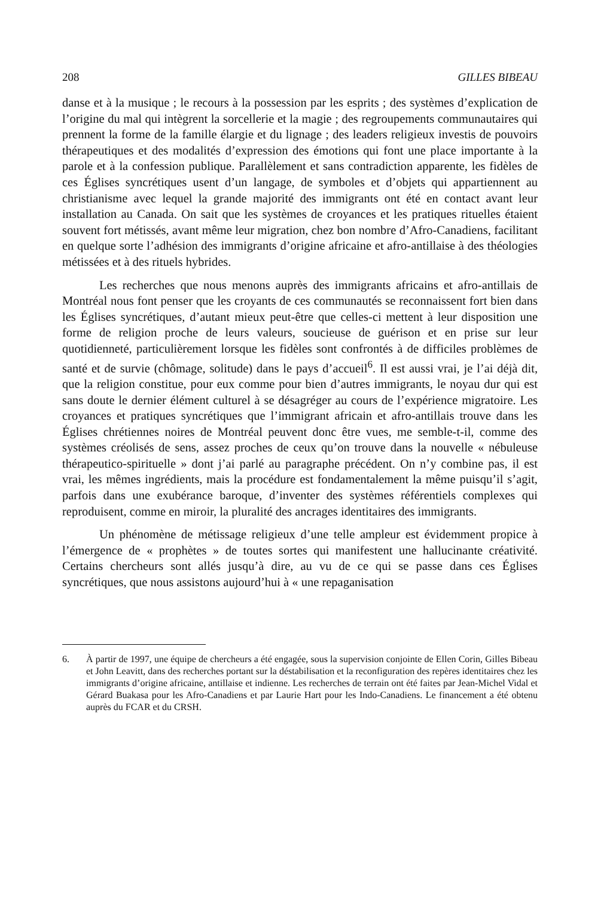208 GILLES BIBEAU
danse et à la musique ; le recours à la possession par les esprits ; des systèmes d’explication de l’origine du mal qui intègrent la sorcellerie et la magie ; des regroupements communautaires qui prennent la forme de la famille élargie et du lignage ; des leaders religieux investis de pouvoirs thérapeutiques et des modalités d’expression des émotions qui font une place importante à la parole et à la confession publique. Parallèlement et sans contradiction apparente, les fidèles de ces Églises syncrétiques usent d’un langage, de symboles et d’objets qui appartiennent au christianisme avec lequel la grande majorité des immigrants ont été en contact avant leur installation au Canada. On sait que les systèmes de croyances et les pratiques rituelles étaient souvent fort métissés, avant même leur migration, chez bon nombre d’Afro-Canadiens, facilitant en quelque sorte l’adhésion des immigrants d’origine africaine et afro-antillaise à des théologies métissées et à des rituels hybrides.
Les recherches que nous menons auprès des immigrants africains et afro-antillais de Montréal nous font penser que les croyants de ces communautés se reconnaissent fort bien dans les Églises syncrétiques, d’autant mieux peut-être que celles-ci mettent à leur disposition une forme de religion proche de leurs valeurs, soucieuse de guérison et en prise sur leur quotidienneté, particulièrement lorsque les fidèles sont confrontés à de difficiles problèmes de santé et de survie (chômage, solitude) dans le pays d’accueil<sup>6</sup>. Il est aussi vrai, je l’ai déjà dit, que la religion constitue, pour eux comme pour bien d’autres immigrants, le noyau dur qui est sans doute le dernier élément culturel à se désagréger au cours de l’expérience migratoire. Les croyances et pratiques syncrétiques que l’immigrant africain et afro-antillais trouve dans les Églises chrétiennes noires de Montréal peuvent donc être vues, me semble-t-il, comme des systèmes créolisés de sens, assez proches de ceux qu’on trouve dans la nouvelle « nébuleuse thérapeutico-spirituelle » dont j’ai parlé au paragraphe précédent. On n’y combine pas, il est vrai, les mêmes ingrédients, mais la procédure est fondamentalement la même puisqu’il s’agit, parfois dans une exubérance baroque, d’inventer des systèmes référentiels complexes qui reproduisent, comme en miroir, la pluralité des ancrages identitaires des immigrants.
Un phénomène de métissage religieux d’une telle ampleur est évidemment propice à l’émergence de « prophètes » de toutes sortes qui manifestent une hallucinante créativité. Certains chercheurs sont allés jusqu’à dire, au vu de ce qui se passe dans ces Églises syncrétiques, que nous assistons aujourd’hui à « une repaganisation
6. À partir de 1997, une équipe de chercheurs a été engagée, sous la supervision conjointe de Ellen Corin, Gilles Bibeau et John Leavitt, dans des recherches portant sur la déstabilisation et la reconfiguration des repères identitaires chez les immigrants d’origine africaine, antillaise et indienne. Les recherches de terrain ont été faites par Jean-Michel Vidal et Gérard Buakasa pour les Afro-Canadiens et par Laurie Hart pour les Indo-Canadiens. Le financement a été obtenu auprès du FCAR et du CRSH.